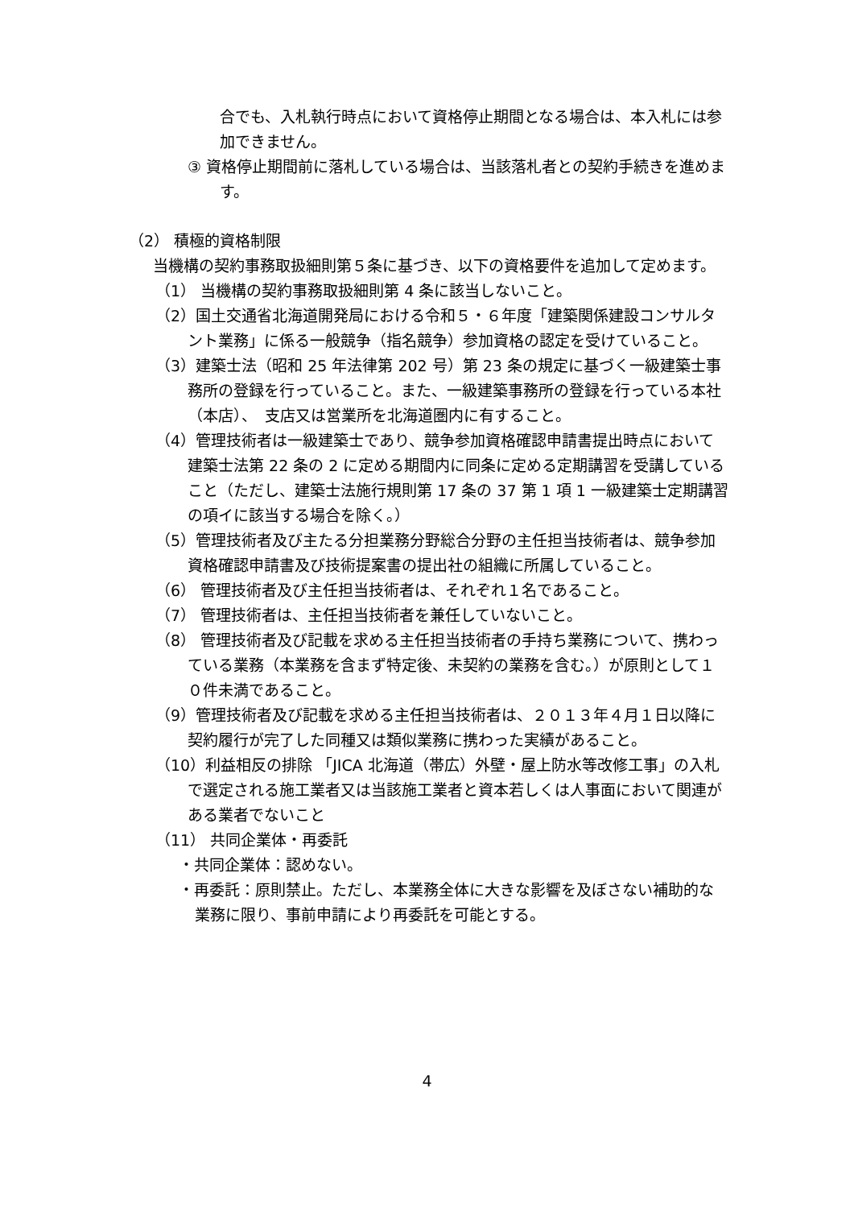合でも、入札執行時点において資格停止期間となる場合は、本入札には参加できません。
③ 資格停止期間前に落札している場合は、当該落札者との契約手続きを進めます。
（2） 積極的資格制限
当機構の契約事務取扱細則第５条に基づき、以下の資格要件を追加して定めます。
（1） 当機構の契約事務取扱細則第 4 条に該当しないこと。
（2）国土交通省北海道開発局における令和５・６年度「建築関係建設コンサルタント業務」に係る一般競争（指名競争）参加資格の認定を受けていること。
（3）建築士法（昭和 25 年法律第 202 号）第 23 条の規定に基づく一級建築士事務所の登録を行っていること。また、一級建築事務所の登録を行っている本社（本店）、　支店又は営業所を北海道圏内に有すること。
（4）管理技術者は一級建築士であり、競争参加資格確認申請書提出時点において建築士法第 22 条の 2 に定める期間内に同条に定める定期講習を受講していること（ただし、建築士法施行規則第 17 条の 37 第 1 項 1 一級建築士定期講習の項イに該当する場合を除く。）
（5）管理技術者及び主たる分担業務分野総合分野の主任担当技術者は、競争参加資格確認申請書及び技術提案書の提出社の組織に所属していること。
（6） 管理技術者及び主任担当技術者は、それぞれ１名であること。
（7） 管理技術者は、主任担当技術者を兼任していないこと。
（8） 管理技術者及び記載を求める主任担当技術者の手持ち業務について、携わっている業務（本業務を含まず特定後、未契約の業務を含む。）が原則として１０件未満であること。
（9）管理技術者及び記載を求める主任担当技術者は、２０１３年４月１日以降に契約履行が完了した同種又は類似業務に携わった実績があること。
（10）利益相反の排除 「JICA 北海道（帯広）外壁・屋上防水等改修工事」の入札で選定される施工業者又は当該施工業者と資本若しくは人事面において関連がある業者でないこと
（11） 共同企業体・再委託
・共同企業体：認めない。
・再委託：原則禁止。ただし、本業務全体に大きな影響を及ぼさない補助的な業務に限り、事前申請により再委託を可能とする。
4